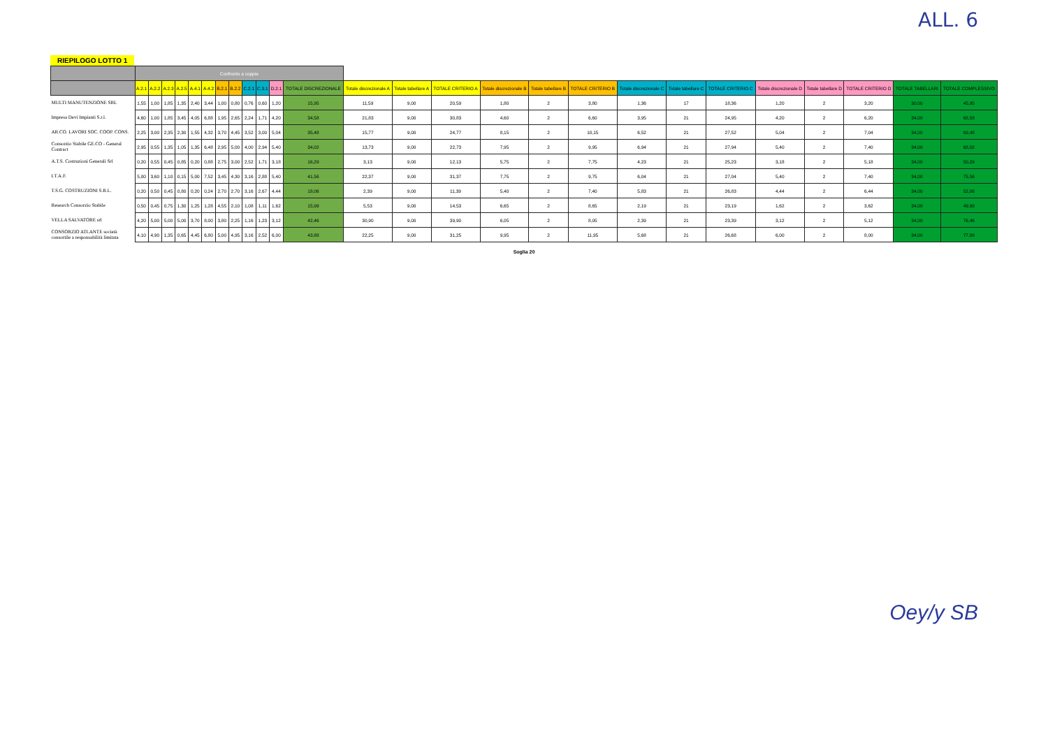ALL. 6
RIEPILOGO LOTTO 1
| | Confronto a coppie | | | | | | | | | | | | | | | | | | | | | | | | | |
| --- | --- | --- | --- | --- | --- | --- | --- | --- | --- | --- | --- | --- | --- | --- | --- | --- | --- | --- | --- | --- | --- | --- | --- | --- | --- | --- |
| | A.2.1 | A.2.2 | A.2.3 | A.2.5 | A.4.1 | A.4.2 | B.2.1 | B.2.2 | C.2.1 | C.3.1 | D.2.1 | TOTALE DISCREZIONALE | Totale discrezionale A | Totale tabellare A | TOTALE CRITERIO A | Totale discrezionale B | Totale tabellare B | TOTALE CRITERIO B | Totale discrezionale C | Totale tabellare C | TOTALE CRITERIO C | Totale discrezionale D | Totale tabellare D | TOTALE CRITERIO D | TOTALE TABELLARI | TOTALE COMPLESSIVO |
| MULTI MANUTENZIONE SRL | 1,55 | 1,00 | 1,85 | 1,35 | 2,40 | 3,44 | 1,00 | 0,80 | 0,76 | 0,60 | 1,20 | 15,95 | 11,59 | 9,00 | 20,59 | 1,80 | 2 | 3,80 | 1,36 | 17 | 18,36 | 1,20 | 2 | 3,20 | 30,00 | 45,95 |
| Impresa Devi Impianti S.r.l. | 4,60 | 1,00 | 1,85 | 3,45 | 4,05 | 6,88 | 1,95 | 2,65 | 2,24 | 1,71 | 4,20 | 34,58 | 21,83 | 9,00 | 30,83 | 4,60 | 2 | 6,60 | 3,95 | 21 | 24,95 | 4,20 | 2 | 6,20 | 34,00 | 68,58 |
| AR.CO. LAVORI SOC. COOP. CONS. | 2,25 | 3,00 | 2,35 | 2,30 | 1,55 | 4,32 | 3,70 | 4,45 | 3,52 | 3,00 | 5,04 | 35,48 | 15,77 | 9,00 | 24,77 | 8,15 | 2 | 10,15 | 6,52 | 21 | 27,52 | 5,04 | 2 | 7,04 | 34,00 | 69,48 |
| Consorzio Stabile GE.CO - General Contract | 2,95 | 0,55 | 1,35 | 1,05 | 1,35 | 6,48 | 2,95 | 5,00 | 4,00 | 2,94 | 5,40 | 34,02 | 13,73 | 9,00 | 22,73 | 7,95 | 2 | 9,95 | 6,94 | 21 | 27,94 | 5,40 | 2 | 7,40 | 34,00 | 68,02 |
| A.T.S. Costruzioni Generali Srl | 0,20 | 0,55 | 0,45 | 0,85 | 0,20 | 0,88 | 2,75 | 3,00 | 2,52 | 1,71 | 3,18 | 16,29 | 3,13 | 9,00 | 12,13 | 5,75 | 2 | 7,75 | 4,23 | 21 | 25,23 | 3,18 | 2 | 5,18 | 34,00 | 50,29 |
| I.T.A.F. | 5,00 | 3,60 | 1,10 | 0,15 | 5,00 | 7,52 | 3,45 | 4,30 | 3,16 | 2,88 | 5,40 | 41,56 | 22,37 | 9,00 | 31,37 | 7,75 | 2 | 9,75 | 6,04 | 21 | 27,04 | 5,40 | 2 | 7,40 | 34,00 | 75,56 |
| T.S.G. COSTRUZIONI S.R.L. | 0,20 | 0,50 | 0,45 | 0,80 | 0,20 | 0,24 | 2,70 | 2,70 | 3,16 | 2,67 | 4,44 | 18,06 | 2,39 | 9,00 | 11,39 | 5,40 | 2 | 7,40 | 5,83 | 21 | 26,83 | 4,44 | 2 | 6,44 | 34,00 | 52,06 |
| Research Consorzio Stabile | 0,50 | 0,45 | 0,75 | 1,30 | 1,25 | 1,28 | 4,55 | 2,10 | 1,08 | 1,11 | 1,62 | 15,99 | 5,53 | 9,00 | 14,53 | 6,65 | 2 | 8,65 | 2,19 | 21 | 23,19 | 1,62 | 2 | 3,62 | 34,00 | 49,99 |
| VELLA SALVATORE srl | 4,20 | 5,00 | 5,00 | 5,00 | 3,70 | 8,00 | 3,80 | 2,25 | 1,16 | 1,23 | 3,12 | 42,46 | 30,90 | 9,00 | 39,90 | 6,05 | 2 | 8,05 | 2,39 | 21 | 23,39 | 3,12 | 2 | 5,12 | 34,00 | 76,46 |
| CONSORZIO ATLANTE società consortile a responsabilità limitata | 4,10 | 4,90 | 1,35 | 0,65 | 4,45 | 6,80 | 5,00 | 4,95 | 3,16 | 2,52 | 6,00 | 43,88 | 22,25 | 9,00 | 31,25 | 9,95 | 2 | 11,95 | 5,68 | 21 | 26,68 | 6,00 | 2 | 8,00 | 34,00 | 77,88 |
Soglia 20
Oey/y ЅB